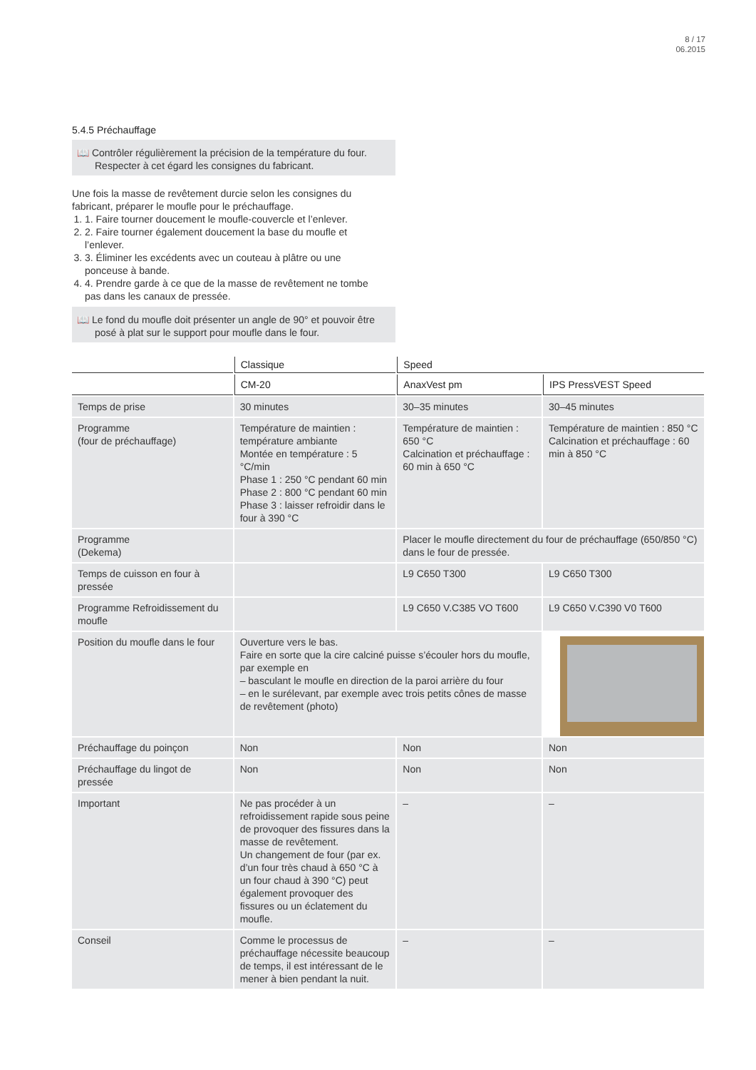8 / 17
06.2015
5.4.5 Préchauffage
📖 Contrôler régulièrement la précision de la température du four. Respecter à cet égard les consignes du fabricant.
Une fois la masse de revêtement durcie selon les consignes du fabricant, préparer le moufle pour le préchauffage.
1. 1. Faire tourner doucement le moufle-couvercle et l’enlever.
2. 2. Faire tourner également doucement la base du moufle et l’enlever.
3. 3. Éliminer les excédents avec un couteau à plâtre ou une ponceuse à bande.
4. 4. Prendre garde à ce que de la masse de revêtement ne tombe pas dans les canaux de pressée.
📖 Le fond du moufle doit présenter un angle de 90° et pouvoir être posé à plat sur le support pour moufle dans le four.
| | Classique | Speed | |
| --- | --- | --- | --- |
| | CM-20 | AnaxVest pm | IPS PressVEST Speed |
| Temps de prise | 30 minutes | 30–35 minutes | 30–45 minutes |
| Programme (four de préchauffage) | Température de maintien : température ambiante Montée en température : 5 °C/min Phase 1 : 250 °C pendant 60 min Phase 2 : 800 °C pendant 60 min Phase 3 : laisser refroidir dans le four à 390 °C | Température de maintien : 650 °C Calcination et préchauffage : 60 min à 650 °C | Température de maintien : 850 °C Calcination et préchauffage : 60 min à 850 °C |
| Programme (Dekema) | | Placer le moufle directement du four de préchauffage (650/850 °C) dans le four de pressée. | |
| Temps de cuisson en four à pressée | | L9 C650 T300 | L9 C650 T300 |
| Programme Refroidissement du moufle | | L9 C650 V.C385 VO T600 | L9 C650 V.C390 V0 T600 |
| Position du moufle dans le four | Ouverture vers le bas. Faire en sorte que la cire calciné puisse s’écouler hors du moufle, par exemple en – basculant le moufle en direction de la paroi arrière du four – en le surélevant, par exemple avec trois petits cônes de masse de revêtement (photo) | | |
| Préchauffage du poinçon | Non | Non | Non |
| Préchauffage du lingot de pressée | Non | Non | Non |
| Important | Ne pas procéder à un refroidissement rapide sous peine de provoquer des fissures dans la masse de revêtement. Un changement de four (par ex. d’un four très chaud à 650 °C à un four chaud à 390 °C) peut également provoquer des fissures ou un éclatement du moufle. | – | – |
| Conseil | Comme le processus de préchauffage nécessite beaucoup de temps, il est intéressant de le mener à bien pendant la nuit. | – | – |